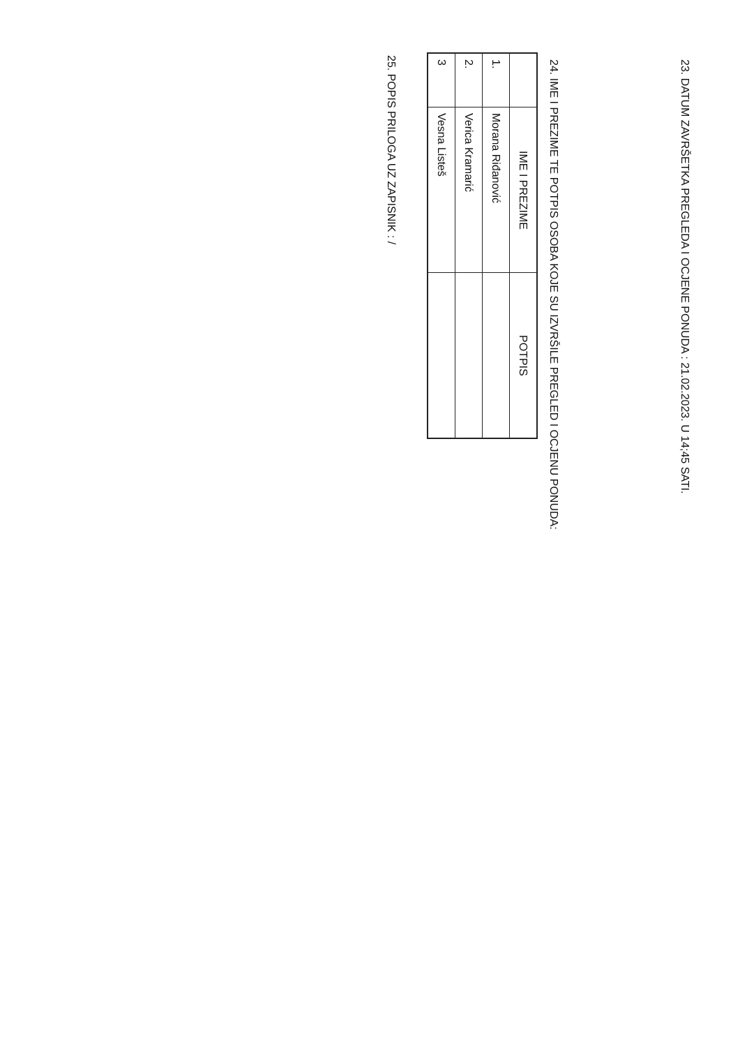23. DATUM ZAVRŠETKA PREGLEDA I OCJENE PONUDA : 21.02.2023. U 14;45 SATI.
24. IME I PREZIME TE POTPIS OSOBA KOJE SU IZVRŠILE PREGLED I OCJENU PONUDA:
| | IME I PREZIME | POTPIS |
| --- | --- | --- |
| 1. | Morana Riđanović | |
| 2. | Verica Kramarić | |
| 3 | Vesna Listeš | |
25. POPIS PRILOGA UZ ZAPISNIK : /